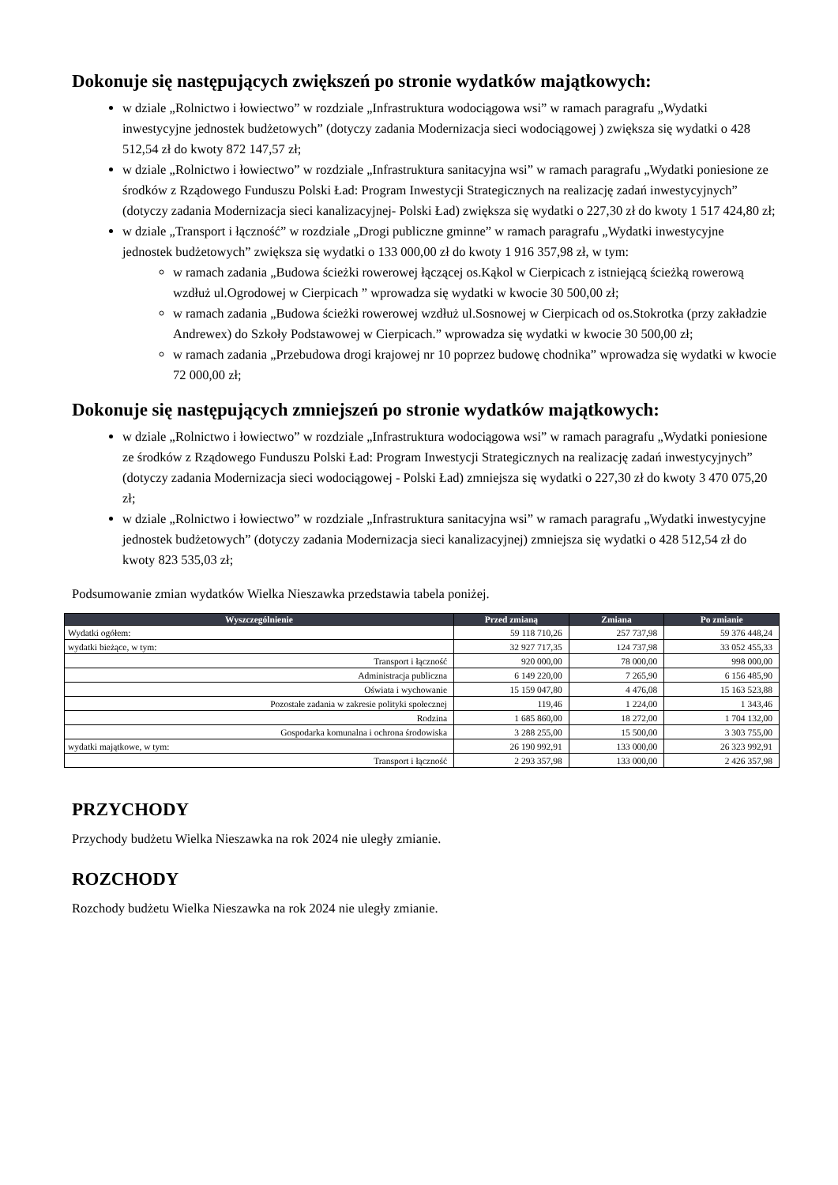Dokonuje się następujących zwiększeń po stronie wydatków majątkowych:
w dziale „Rolnictwo i łowiectwo” w rozdziale „Infrastruktura wodociągowa wsi” w ramach paragrafu „Wydatki inwestycyjne jednostek budżetowych” (dotyczy zadania Modernizacja sieci wodociągowej ) zwiększa się wydatki o 428 512,54 zł do kwoty 872 147,57 zł;
w dziale „Rolnictwo i łowiectwo” w rozdziale „Infrastruktura sanitacyjna wsi” w ramach paragrafu „Wydatki poniesione ze środków z Rządowego Funduszu Polski Ład: Program Inwestycji Strategicznych na realizację zadań inwestycyjnych” (dotyczy zadania Modernizacja sieci kanalizacyjnej- Polski Ład) zwiększa się wydatki o 227,30 zł do kwoty 1 517 424,80 zł;
w dziale „Transport i łączność” w rozdziale „Drogi publiczne gminne” w ramach paragrafu „Wydatki inwestycyjne jednostek budżetowych” zwiększa się wydatki o 133 000,00 zł do kwoty 1 916 357,98 zł, w tym:
w ramach zadania „Budowa ścieżki rowerowej łączącej os.Kąkol w Cierpicach z istniejącą ścieżką rowerową wzdłuż ul.Ogrodowej w Cierpicach ” wprowadza się wydatki w kwocie 30 500,00 zł;
w ramach zadania „Budowa ścieżki rowerowej wzdłuż ul.Sosnowej w Cierpicach od os.Stokrotka (przy zakładzie Andrewex) do Szkoły Podstawowej w Cierpicach.” wprowadza się wydatki w kwocie 30 500,00 zł;
w ramach zadania „Przebudowa drogi krajowej nr 10 poprzez budowę chodnika” wprowadza się wydatki w kwocie 72 000,00 zł;
Dokonuje się następujących zmniejszeń po stronie wydatków majątkowych:
w dziale „Rolnictwo i łowiectwo” w rozdziale „Infrastruktura wodociągowa wsi” w ramach paragrafu „Wydatki poniesione ze środków z Rządowego Funduszu Polski Ład: Program Inwestycji Strategicznych na realizację zadań inwestycyjnych” (dotyczy zadania Modernizacja sieci wodociągowej - Polski Ład) zmniejsza się wydatki o 227,30 zł do kwoty 3 470 075,20 zł;
w dziale „Rolnictwo i łowiectwo” w rozdziale „Infrastruktura sanitacyjna wsi” w ramach paragrafu „Wydatki inwestycyjne jednostek budżetowych” (dotyczy zadania Modernizacja sieci kanalizacyjnej) zmniejsza się wydatki o 428 512,54 zł do kwoty 823 535,03 zł;
Podsumowanie zmian wydatków Wielka Nieszawka przedstawia tabela poniżej.
| Wyszczególnienie | Przed zmianą | Zmiana | Po zmianie |
| --- | --- | --- | --- |
| Wydatki ogółem: | 59 118 710,26 | 257 737,98 | 59 376 448,24 |
| wydatki bieżące, w tym: | 32 927 717,35 | 124 737,98 | 33 052 455,33 |
| Transport i łączność | 920 000,00 | 78 000,00 | 998 000,00 |
| Administracja publiczna | 6 149 220,00 | 7 265,90 | 6 156 485,90 |
| Oświata i wychowanie | 15 159 047,80 | 4 476,08 | 15 163 523,88 |
| Pozostałe zadania w zakresie polityki społecznej | 119,46 | 1 224,00 | 1 343,46 |
| Rodzina | 1 685 860,00 | 18 272,00 | 1 704 132,00 |
| Gospodarka komunalna i ochrona środowiska | 3 288 255,00 | 15 500,00 | 3 303 755,00 |
| wydatki majątkowe, w tym: | 26 190 992,91 | 133 000,00 | 26 323 992,91 |
| Transport i łączność | 2 293 357,98 | 133 000,00 | 2 426 357,98 |
PRZYCHODY
Przychody budżetu Wielka Nieszawka na rok 2024 nie uległy zmianie.
ROZCHODY
Rozchody budżetu Wielka Nieszawka na rok 2024 nie uległy zmianie.